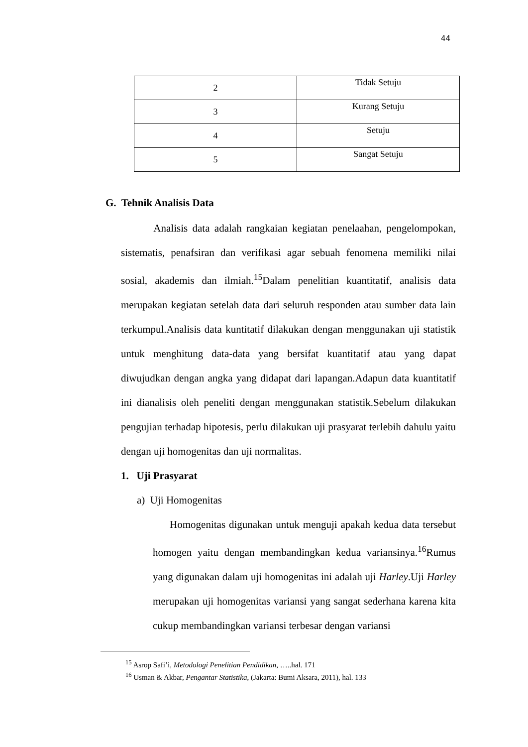44
| 2 | Tidak Setuju |
| 3 | Kurang Setuju |
| 4 | Setuju |
| 5 | Sangat Setuju |
G. Tehnik Analisis Data
Analisis data adalah rangkaian kegiatan penelaahan, pengelompokan, sistematis, penafsiran dan verifikasi agar sebuah fenomena memiliki nilai sosial, akademis dan ilmiah.<sup>15</sup>Dalam penelitian kuantitatif, analisis data merupakan kegiatan setelah data dari seluruh responden atau sumber data lain terkumpul.Analisis data kuntitatif dilakukan dengan menggunakan uji statistik untuk menghitung data-data yang bersifat kuantitatif atau yang dapat diwujudkan dengan angka yang didapat dari lapangan.Adapun data kuantitatif ini dianalisis oleh peneliti dengan menggunakan statistik.Sebelum dilakukan pengujian terhadap hipotesis, perlu dilakukan uji prasyarat terlebih dahulu yaitu dengan uji homogenitas dan uji normalitas.
1. Uji Prasyarat
a) Uji Homogenitas
Homogenitas digunakan untuk menguji apakah kedua data tersebut homogen yaitu dengan membandingkan kedua variansinya.<sup>16</sup>Rumus yang digunakan dalam uji homogenitas ini adalah uji Harley.Uji Harley merupakan uji homogenitas variansi yang sangat sederhana karena kita cukup membandingkan variansi terbesar dengan variansi
<sup>15</sup> Asrop Safi’i, Metodologi Penelitian Pendidikan, …..hal. 171
<sup>16</sup> Usman & Akbar, Pengantar Statistika, (Jakarta: Bumi Aksara, 2011), hal. 133